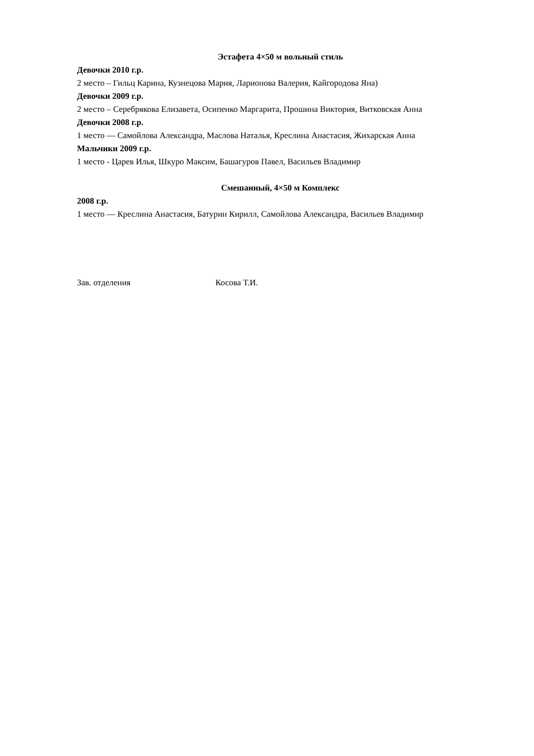Эстафета 4×50 м вольный стиль
Девочки 2010 г.р.
2 место – Гильц Карина, Кузнецова Мария, Ларионова Валерия, Кайгородова Яна)
Девочки 2009 г.р.
2 место – Серебрякова Елизавета, Осипенко Маргарита, Прошина Виктория, Витковская Анна
Девочки 2008 г.р.
1 место — Самойлова Александра, Маслова Наталья, Креслина Анастасия, Жихарская Анна
Мальчики 2009 г.р.
1 место - Царев Илья, Шкуро Максим, Башагуров Павел, Васильев Владимир
Смешанный, 4×50 м Комплекс
2008 г.р.
1 место — Креслина Анастасия, Батурин Кирилл, Самойлова Александра, Васильев Владимир
Зав. отделения Косова Т.И.